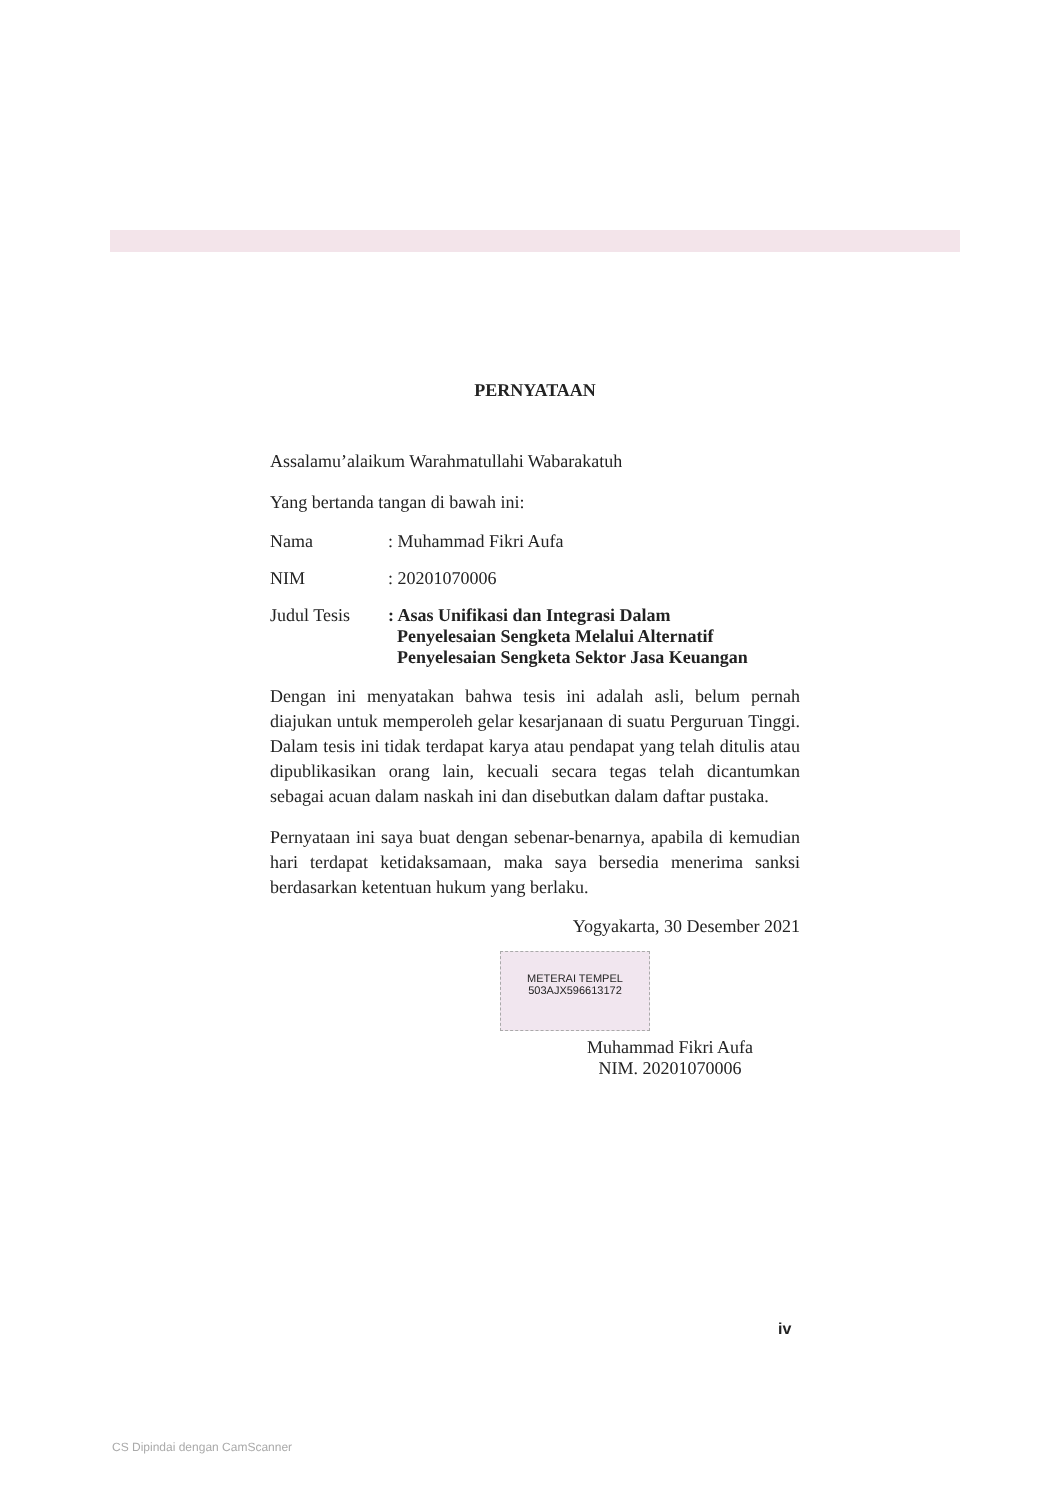PERNYATAAN
Assalamu’alaikum Warahmatullahi Wabarakatuh
Yang bertanda tangan di bawah ini:
Nama : Muhammad Fikri Aufa
NIM : 20201070006
Judul Tesis
: Asas Unifikasi dan Integrasi Dalam
Penyelesaian Sengketa Melalui Alternatif
Penyelesaian Sengketa Sektor Jasa Keuangan
Dengan ini menyatakan bahwa tesis ini adalah asli, belum pernah diajukan untuk memperoleh gelar kesarjanaan di suatu Perguruan Tinggi. Dalam tesis ini tidak terdapat karya atau pendapat yang telah ditulis atau dipublikasikan orang lain, kecuali secara tegas telah dicantumkan sebagai acuan dalam naskah ini dan disebutkan dalam daftar pustaka.
Pernyataan ini saya buat dengan sebenar-benarnya, apabila di kemudian hari terdapat ketidaksamaan, maka saya bersedia menerima sanksi berdasarkan ketentuan hukum yang berlaku.
Yogyakarta, 30 Desember 2021
METERAI TEMPEL
503AJX596613172
Muhammad Fikri Aufa
NIM. 20201070006
iv
CS Dipindai dengan CamScanner